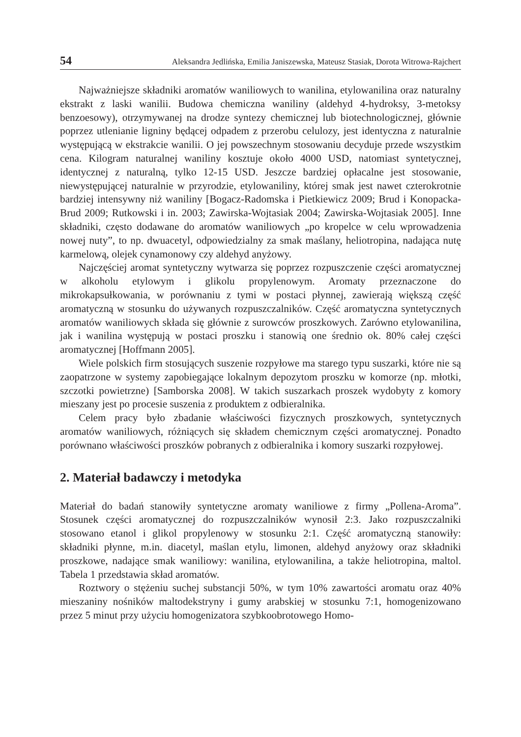54 Aleksandra Jedlińska, Emilia Janiszewska, Mateusz Stasiak, Dorota Witrowa-Rajchert
Najważniejsze składniki aromatów waniliowych to wanilina, etylowanilina oraz naturalny ekstrakt z laski wanilii. Budowa chemiczna waniliny (aldehyd 4-hydroksy, 3-metoksy benzoesowy), otrzymywanej na drodze syntezy chemicznej lub biotechnologicznej, głównie poprzez utlenianie ligniny będącej odpadem z przerobu celulozy, jest identyczna z naturalnie występującą w ekstrakcie wanilii. O jej powszechnym stosowaniu decyduje przede wszystkim cena. Kilogram naturalnej waniliny kosztuje około 4000 USD, natomiast syntetycznej, identycznej z naturalną, tylko 12-15 USD. Jeszcze bardziej opłacalne jest stosowanie, niewystępującej naturalnie w przyrodzie, etylowaniliny, której smak jest nawet czterokrotnie bardziej intensywny niż waniliny [Bogacz-Radomska i Pietkiewicz 2009; Brud i Konopacka-Brud 2009; Rutkowski i in. 2003; Zawirska-Wojtasiak 2004; Zawirska-Wojtasiak 2005]. Inne składniki, często dodawane do aromatów waniliowych „po kropelce w celu wprowadzenia nowej nuty”, to np. dwuacetyl, odpowiedzialny za smak maślany, heliotropina, nadająca nutę karmelową, olejek cynamonowy czy aldehyd anyżowy.
Najczęściej aromat syntetyczny wytwarza się poprzez rozpuszczenie części aromatycznej w alkoholu etylowym i glikolu propylenowym. Aromaty przeznaczone do mikrokapsułkowania, w porównaniu z tymi w postaci płynnej, zawierają większą część aromatyczną w stosunku do używanych rozpuszczalników. Część aromatyczna syntetycznych aromatów waniliowych składa się głównie z surowców proszkowych. Zarówno etylowanilina, jak i wanilina występują w postaci proszku i stanowią one średnio ok. 80% całej części aromatycznej [Hoffmann 2005].
Wiele polskich firm stosujących suszenie rozpyłowe ma starego typu suszarki, które nie są zaopatrzone w systemy zapobiegające lokalnym depozytom proszku w komorze (np. młotki, szczotki powietrzne) [Samborska 2008]. W takich suszarkach proszek wydobyty z komory mieszany jest po procesie suszenia z produktem z odbieralnika.
Celem pracy było zbadanie właściwości fizycznych proszkowych, syntetycznych aromatów waniliowych, różniących się składem chemicznym części aromatycznej. Ponadto porównano właściwości proszków pobranych z odbieralnika i komory suszarki rozpyłowej.
2. Materiał badawczy i metodyka
Materiał do badań stanowiły syntetyczne aromaty waniliowe z firmy „Pollena-Aroma”. Stosunek części aromatycznej do rozpuszczalników wynosił 2:3. Jako rozpuszczalniki stosowano etanol i glikol propylenowy w stosunku 2:1. Część aromatyczną stanowiły: składniki płynne, m.in. diacetyl, maślan etylu, limonen, aldehyd anyżowy oraz składniki proszkowe, nadające smak waniliowy: wanilina, etylowanilina, a także heliotropina, maltol. Tabela 1 przedstawia skład aromatów.
Roztwory o stężeniu suchej substancji 50%, w tym 10% zawartości aromatu oraz 40% mieszaniny nośników maltodekstryny i gumy arabskiej w stosunku 7:1, homogenizowano przez 5 minut przy użyciu homogenizatora szybkoobrotowego Homo-